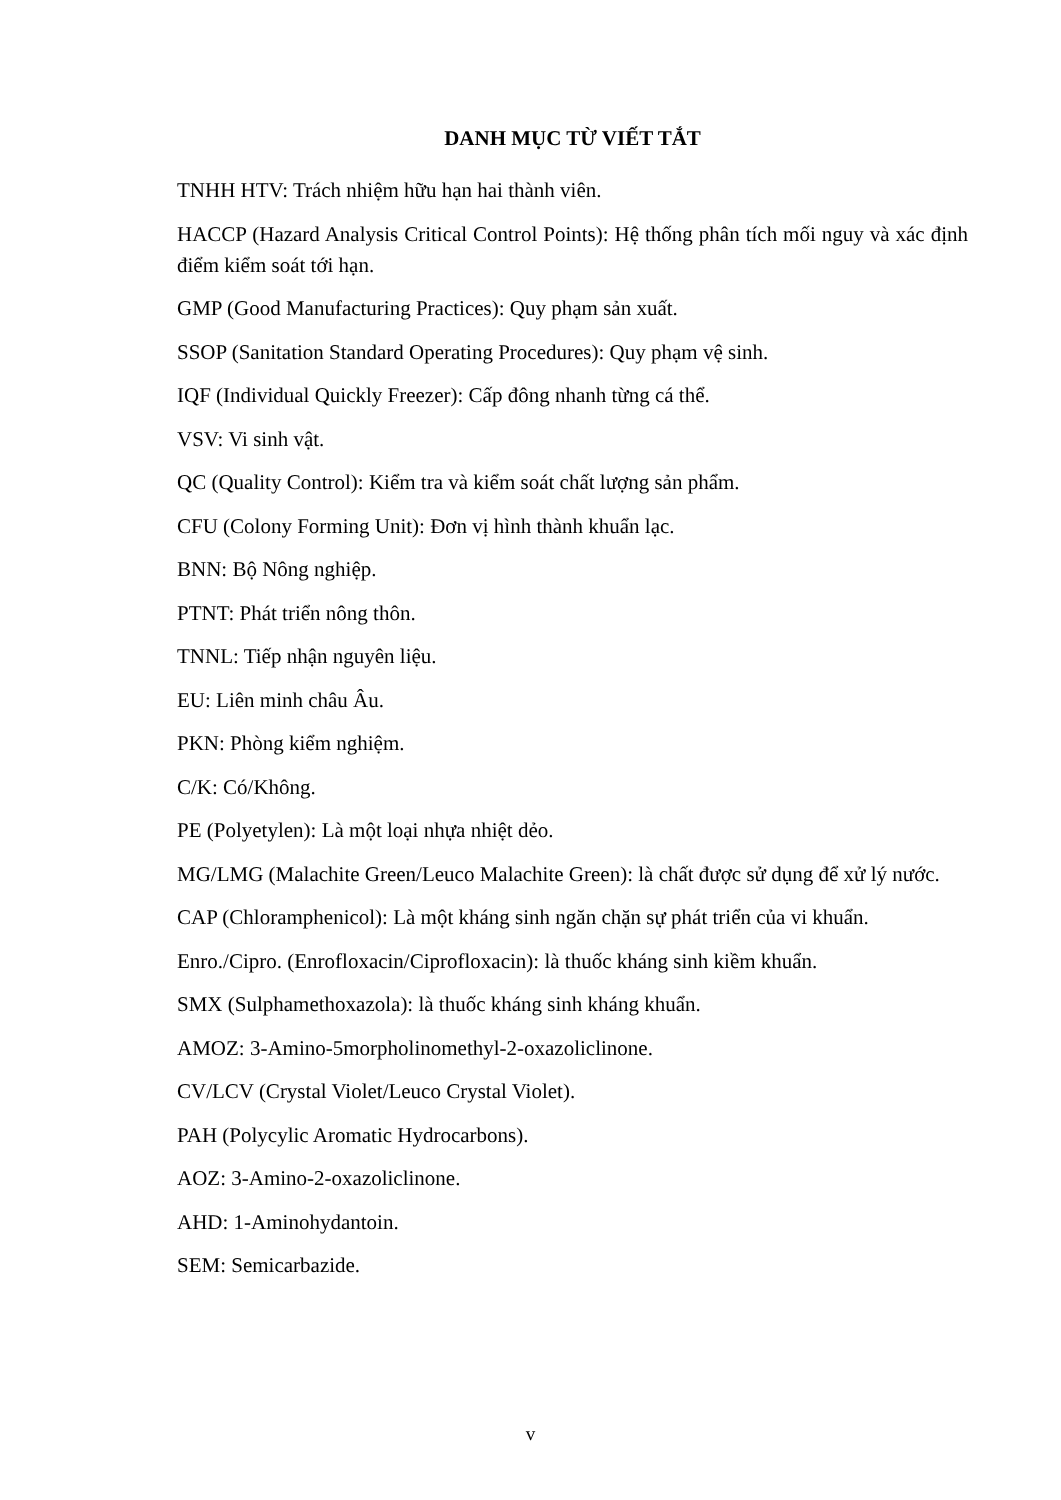DANH MỤC TỪ VIẾT TẮT
TNHH HTV: Trách nhiệm hữu hạn hai thành viên.
HACCP (Hazard Analysis Critical Control Points): Hệ thống phân tích mối nguy và xác định điểm kiểm soát tới hạn.
GMP (Good Manufacturing Practices): Quy phạm sản xuất.
SSOP (Sanitation Standard Operating Procedures): Quy phạm vệ sinh.
IQF (Individual Quickly Freezer): Cấp đông nhanh từng cá thể.
VSV: Vi sinh vật.
QC (Quality Control): Kiểm tra và kiểm soát chất lượng sản phẩm.
CFU (Colony Forming Unit): Đơn vị hình thành khuẩn lạc.
BNN: Bộ Nông nghiệp.
PTNT: Phát triển nông thôn.
TNNL: Tiếp nhận nguyên liệu.
EU: Liên minh châu Âu.
PKN: Phòng kiểm nghiệm.
C/K: Có/Không.
PE (Polyetylen): Là một loại nhựa nhiệt dẻo.
MG/LMG (Malachite Green/Leuco Malachite Green): là chất được sử dụng để xử lý nước.
CAP (Chloramphenicol): Là một kháng sinh ngăn chặn sự phát triển của vi khuẩn.
Enro./Cipro. (Enrofloxacin/Ciprofloxacin): là thuốc kháng sinh kiềm khuẩn.
SMX (Sulphamethoxazola): là thuốc kháng sinh kháng khuẩn.
AMOZ: 3-Amino-5morpholinomethyl-2-oxazoliclinone.
CV/LCV (Crystal Violet/Leuco Crystal Violet).
PAH (Polycylic Aromatic Hydrocarbons).
AOZ: 3-Amino-2-oxazoliclinone.
AHD: 1-Aminohydantoin.
SEM: Semicarbazide.
v